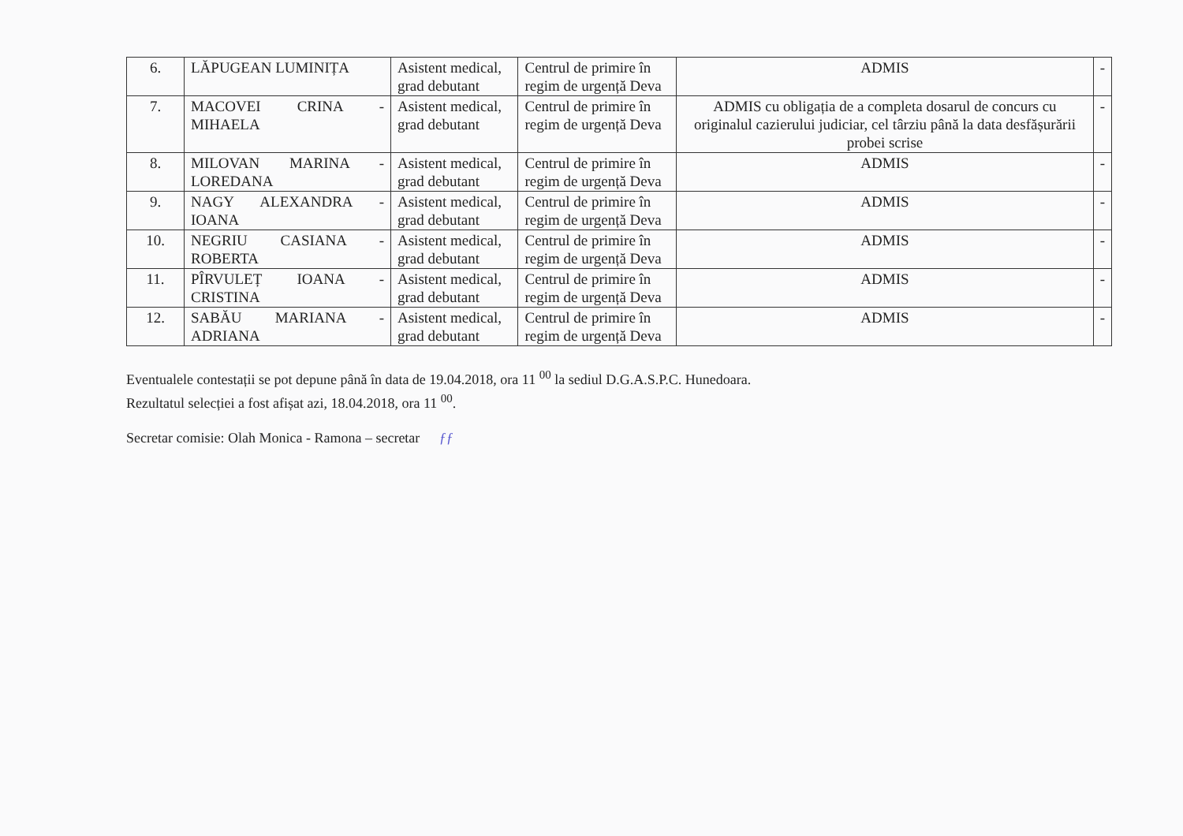| 6. | LĂPUGEAN LUMINIȚA | Asistent medical, grad debutant | Centrul de primire în regim de urgență Deva | ADMIS | - |
| 7. | MACOVEI CRINA - MIHAELA | Asistent medical, grad debutant | Centrul de primire în regim de urgență Deva | ADMIS cu obligația de a completa dosarul de concurs cu originalul cazierului judiciar, cel târziu până la data desfășurării probei scrise | - |
| 8. | MILOVAN MARINA - LOREDANA | Asistent medical, grad debutant | Centrul de primire în regim de urgență Deva | ADMIS | - |
| 9. | NAGY ALEXANDRA - IOANA | Asistent medical, grad debutant | Centrul de primire în regim de urgență Deva | ADMIS | - |
| 10. | NEGRIU CASIANA - ROBERTA | Asistent medical, grad debutant | Centrul de primire în regim de urgență Deva | ADMIS | - |
| 11. | PÎRVULEȚ IOANA - CRISTINA | Asistent medical, grad debutant | Centrul de primire în regim de urgență Deva | ADMIS | - |
| 12. | SABĂU MARIANA - ADRIANA | Asistent medical, grad debutant | Centrul de primire în regim de urgență Deva | ADMIS | - |
Eventualele contestații se pot depune până în data de 19.04.2018, ora 11 <sup>00</sup> la sediul D.G.A.S.P.C. Hunedoara.
Rezultatul selecției a fost afișat azi, 18.04.2018, ora 11 <sup>00</sup>.
Secretar comisie: Olah Monica - Ramona – secretar ƒƒ